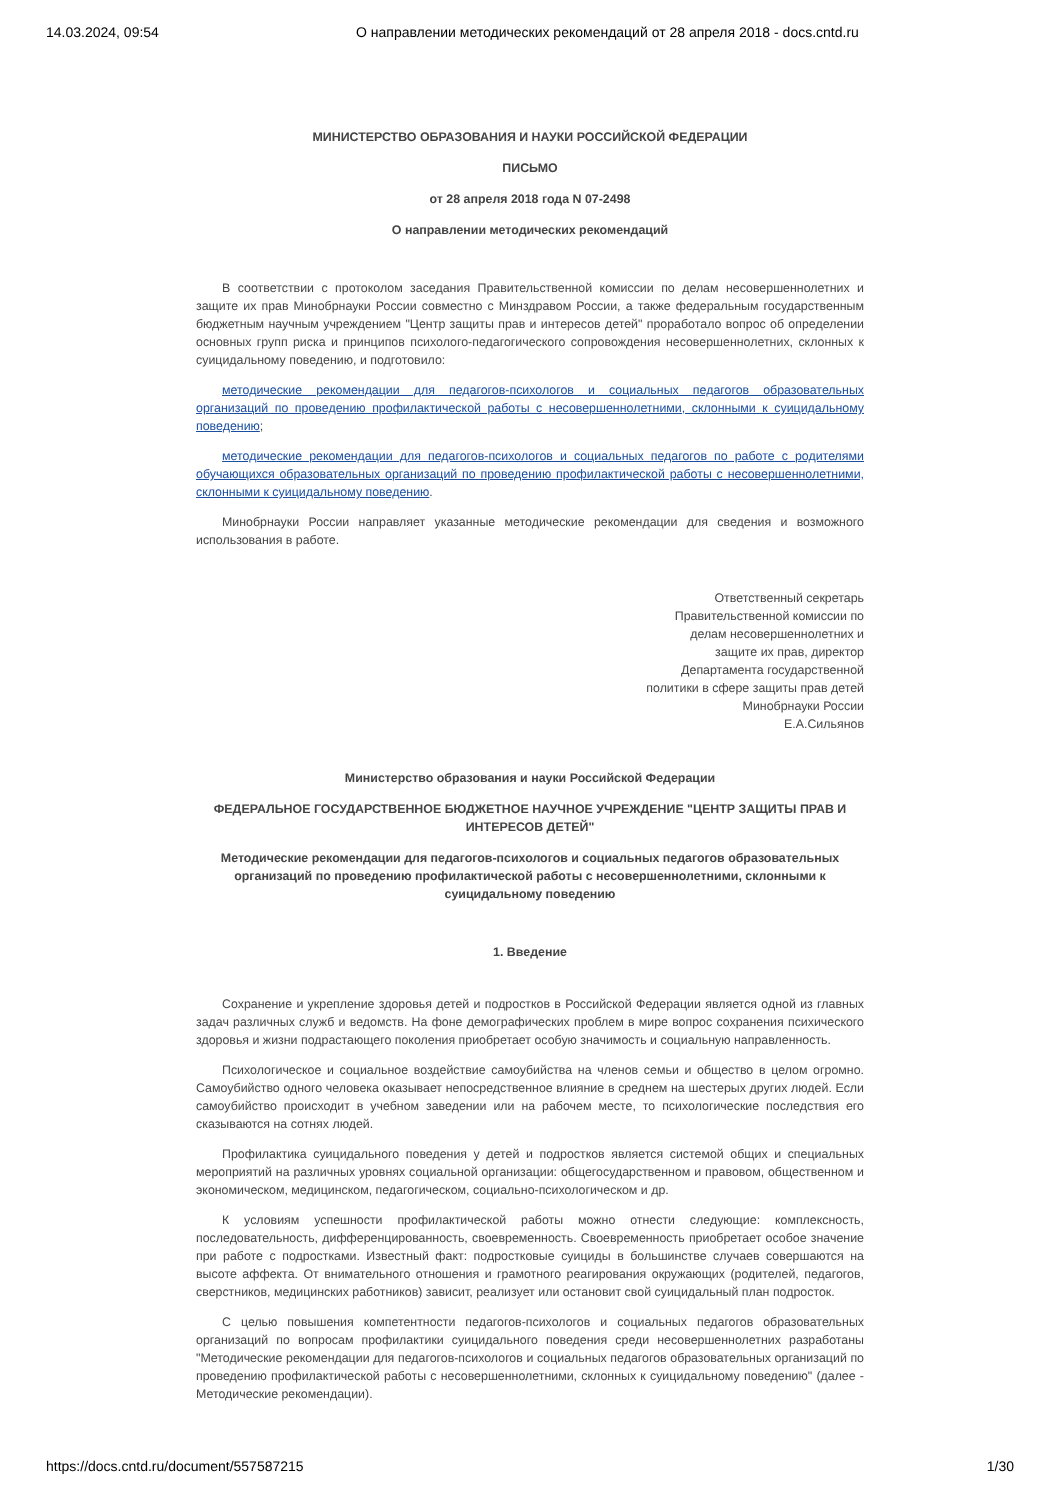14.03.2024, 09:54 О направлении методических рекомендаций от 28 апреля 2018 - docs.cntd.ru
МИНИСТЕРСТВО ОБРАЗОВАНИЯ И НАУКИ РОССИЙСКОЙ ФЕДЕРАЦИИ
ПИСЬМО
от 28 апреля 2018 года N 07-2498
О направлении методических рекомендаций
В соответствии с протоколом заседания Правительственной комиссии по делам несовершеннолетних и защите их прав Минобрнауки России совместно с Минздравом России, а также федеральным государственным бюджетным научным учреждением "Центр защиты прав и интересов детей" проработало вопрос об определении основных групп риска и принципов психолого-педагогического сопровождения несовершеннолетних, склонных к суицидальному поведению, и подготовило:
методические рекомендации для педагогов-психологов и социальных педагогов образовательных организаций по проведению профилактической работы с несовершеннолетними, склонными к суицидальному поведению;
методические рекомендации для педагогов-психологов и социальных педагогов по работе с родителями обучающихся образовательных организаций по проведению профилактической работы с несовершеннолетними, склонными к суицидальному поведению.
Минобрнауки России направляет указанные методические рекомендации для сведения и возможного использования в работе.
Ответственный секретарь
Правительственной комиссии по
делам несовершеннолетних и
защите их прав, директор
Департамента государственной
политики в сфере защиты прав детей
Минобрнауки России
Е.А.Сильянов
Министерство образования и науки Российской Федерации
ФЕДЕРАЛЬНОЕ ГОСУДАРСТВЕННОЕ БЮДЖЕТНОЕ НАУЧНОЕ УЧРЕЖДЕНИЕ "ЦЕНТР ЗАЩИТЫ ПРАВ И ИНТЕРЕСОВ ДЕТЕЙ"
Методические рекомендации для педагогов-психологов и социальных педагогов образовательных организаций по проведению профилактической работы с несовершеннолетними, склонными к суицидальному поведению
1. Введение
Сохранение и укрепление здоровья детей и подростков в Российской Федерации является одной из главных задач различных служб и ведомств. На фоне демографических проблем в мире вопрос сохранения психического здоровья и жизни подрастающего поколения приобретает особую значимость и социальную направленность.
Психологическое и социальное воздействие самоубийства на членов семьи и общество в целом огромно. Самоубийство одного человека оказывает непосредственное влияние в среднем на шестерых других людей. Если самоубийство происходит в учебном заведении или на рабочем месте, то психологические последствия его сказываются на сотнях людей.
Профилактика суицидального поведения у детей и подростков является системой общих и специальных мероприятий на различных уровнях социальной организации: общегосударственном и правовом, общественном и экономическом, медицинском, педагогическом, социально-психологическом и др.
К условиям успешности профилактической работы можно отнести следующие: комплексность, последовательность, дифференцированность, своевременность. Своевременность приобретает особое значение при работе с подростками. Известный факт: подростковые суициды в большинстве случаев совершаются на высоте аффекта. От внимательного отношения и грамотного реагирования окружающих (родителей, педагогов, сверстников, медицинских работников) зависит, реализует или остановит свой суицидальный план подросток.
С целью повышения компетентности педагогов-психологов и социальных педагогов образовательных организаций по вопросам профилактики суицидального поведения среди несовершеннолетних разработаны "Методические рекомендации для педагогов-психологов и социальных педагогов образовательных организаций по проведению профилактической работы с несовершеннолетними, склонных к суицидальному поведению" (далее - Методические рекомендации).
https://docs.cntd.ru/document/557587215 1/30